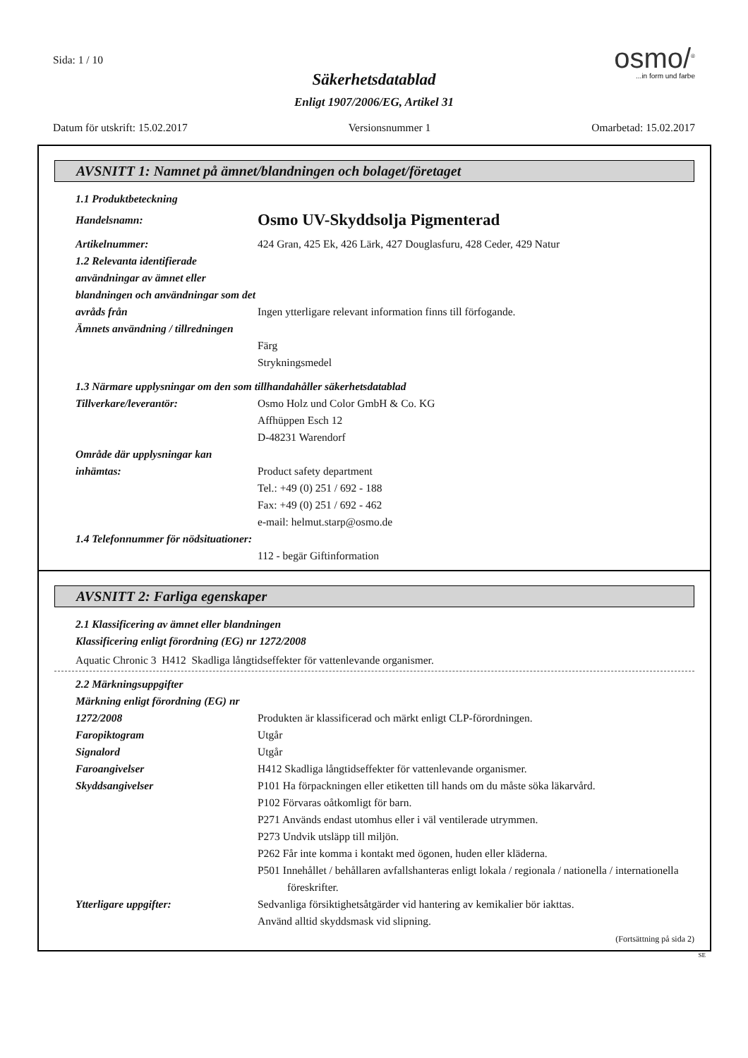Sida: 1 / 10
osmo/<sup>®</sup>
...in form und farbe
Säkerhetsdatablad
Enligt 1907/2006/EG, Artikel 31
Datum för utskrift: 15.02.2017 Versionsnummer 1 Omarbetad: 15.02.2017
AVSNITT 1: Namnet på ämnet/blandningen och bolaget/företaget
1.1 Produktbeteckning
Handelsnamn:
Osmo UV-Skyddsolja Pigmenterad
Artikelnummer: 424 Gran, 425 Ek, 426 Lärk, 427 Douglasfuru, 428 Ceder, 429 Natur
1.2 Relevanta identifierade användningar av ämnet eller blandningen och användningar som det avråds från
Ingen ytterligare relevant information finns till förfogande.
Ämnets användning / tillredningen
Färg
Strykningsmedel
1.3 Närmare upplysningar om den som tillhandahåller säkerhetsdatablad
Tillverkare/leverantör: Osmo Holz und Color GmbH & Co. KG
Affhüppen Esch 12
D-48231 Warendorf
Område där upplysningar kan inhämtas:
Product safety department
Tel.: +49 (0) 251 / 692 - 188
Fax: +49 (0) 251 / 692 - 462
e-mail: helmut.starp@osmo.de
1.4 Telefonnummer för nödsituationer:
112 - begär Giftinformation
AVSNITT 2: Farliga egenskaper
2.1 Klassificering av ämnet eller blandningen
Klassificering enligt förordning (EG) nr 1272/2008
Aquatic Chronic 3 H412 Skadliga långtidseffekter för vattenlevande organismer.
2.2 Märkningsuppgifter
Märkning enligt förordning (EG) nr 1272/2008
Produkten är klassificerad och märkt enligt CLP-förordningen.
Faropiktogram Utgår
Signalord Utgår
Faroangivelser H412 Skadliga långtidseffekter för vattenlevande organismer.
Skyddsangivelser P101 Ha förpackningen eller etiketten till hands om du måste söka läkarvård.
P102 Förvaras oåtkomligt för barn.
P271 Används endast utomhus eller i väl ventilerade utrymmen.
P273 Undvik utsläpp till miljön.
P262 Får inte komma i kontakt med ögonen, huden eller kläderna.
P501 Innehållet / behållaren avfallshanteras enligt lokala / regionala / nationella / internationella föreskrifter.
Ytterligare uppgifter: Sedvanliga försiktighetsåtgärder vid hantering av kemikalier bör iakttas.
Använd alltid skyddsmask vid slipning.
(Fortsättning på sida 2)
SE